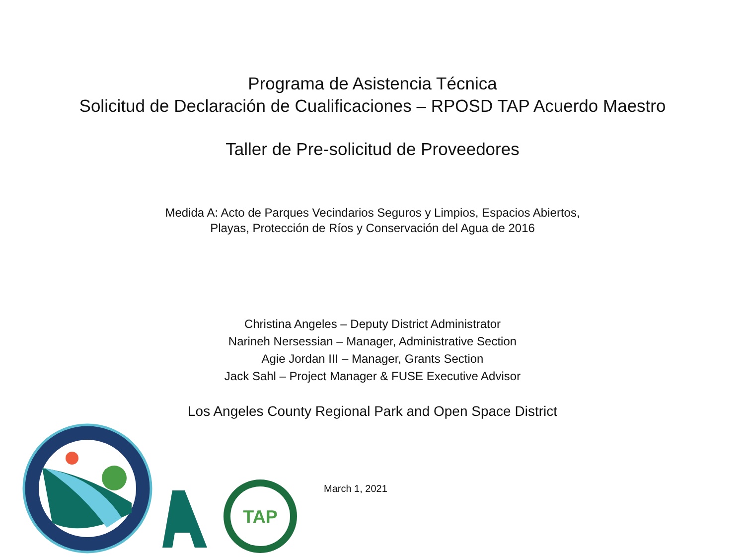Programa de Asistencia Técnica
Solicitud de Declaración de Cualificaciones – RPOSD TAP Acuerdo Maestro
Taller de Pre-solicitud de Proveedores
Medida A: Acto de Parques Vecindarios Seguros y Limpios, Espacios Abiertos,
Playas, Protección de Ríos y Conservación del Agua de 2016
Christina Angeles – Deputy District Administrator
Narineh Nersessian – Manager, Administrative Section
Agie Jordan III – Manager, Grants Section
Jack Sahl – Project Manager & FUSE Executive Advisor
Los Angeles County Regional Park and Open Space District
TAP
March 1, 2021